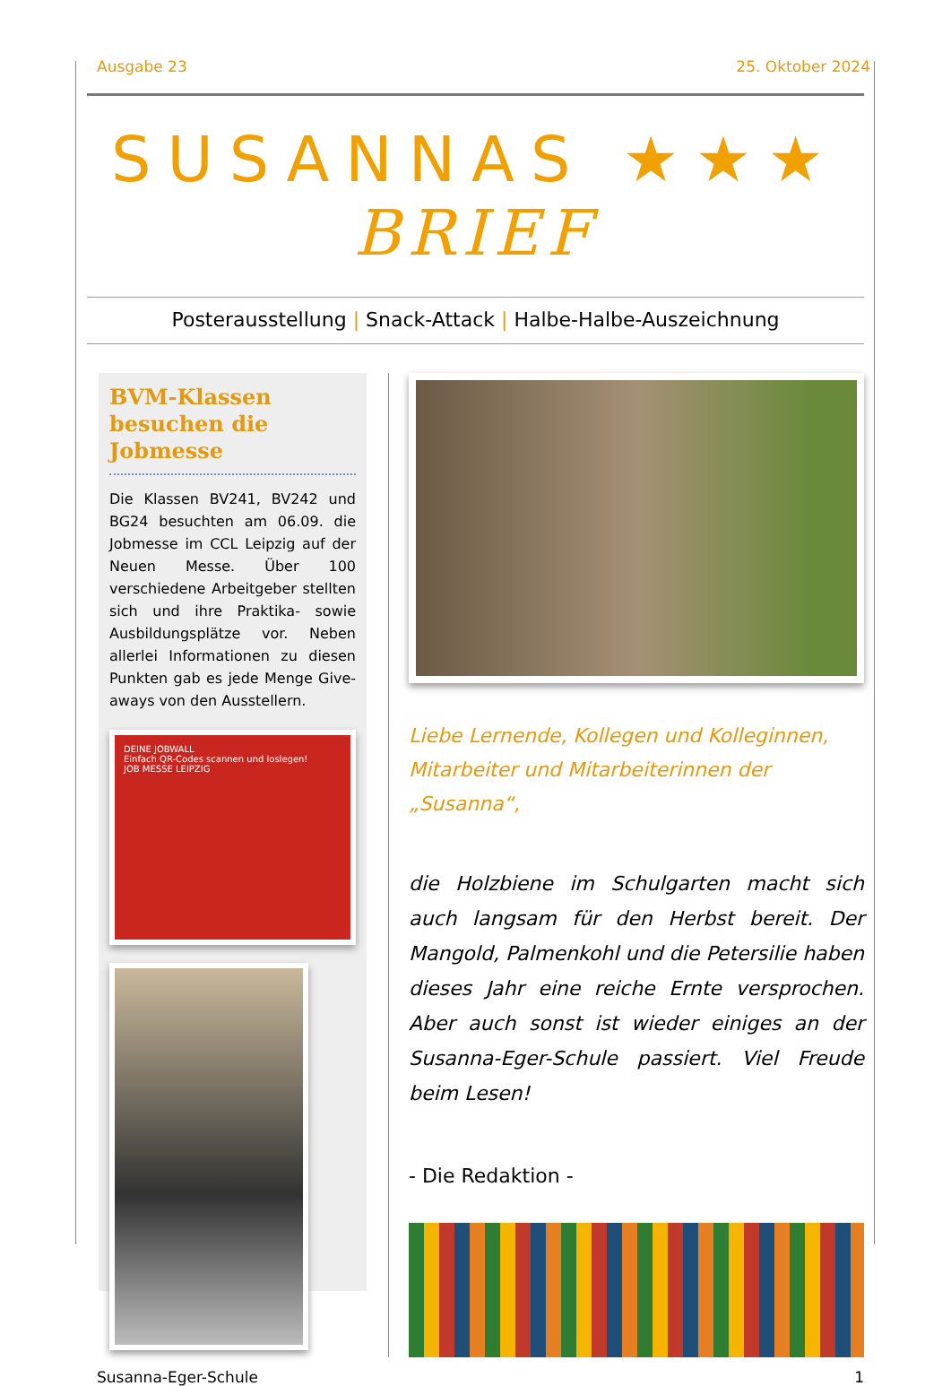Ausgabe 23 25. Oktober 2024
SUSANNAS ★★★ BRIEF
Posterausstellung | Snack-Attack | Halbe-Halbe-Auszeichnung
BVM-Klassen besuchen die Jobmesse
Die Klassen BV241, BV242 und BG24 besuchten am 06.09. die Jobmesse im CCL Leipzig auf der Neuen Messe. Über 100 verschiedene Arbeitgeber stellten sich und ihre Praktika- sowie Ausbildungsplätze vor. Neben allerlei Informationen zu diesen Punkten gab es jede Menge Give-aways von den Ausstellern.
DEINE JOBWALL
Einfach QR-Codes scannen und loslegen!
JOB MESSE LEIPZIG
Liebe Lernende, Kollegen und Kolleginnen, Mitarbeiter und Mitarbeiterinnen der „Susanna“,
die Holzbiene im Schulgarten macht sich auch langsam für den Herbst bereit. Der Mangold, Palmenkohl und die Petersilie haben dieses Jahr eine reiche Ernte versprochen. Aber auch sonst ist wieder einiges an der Susanna-Eger-Schule passiert. Viel Freude beim Lesen!
- Die Redaktion -
Susanna-Eger-Schule 1